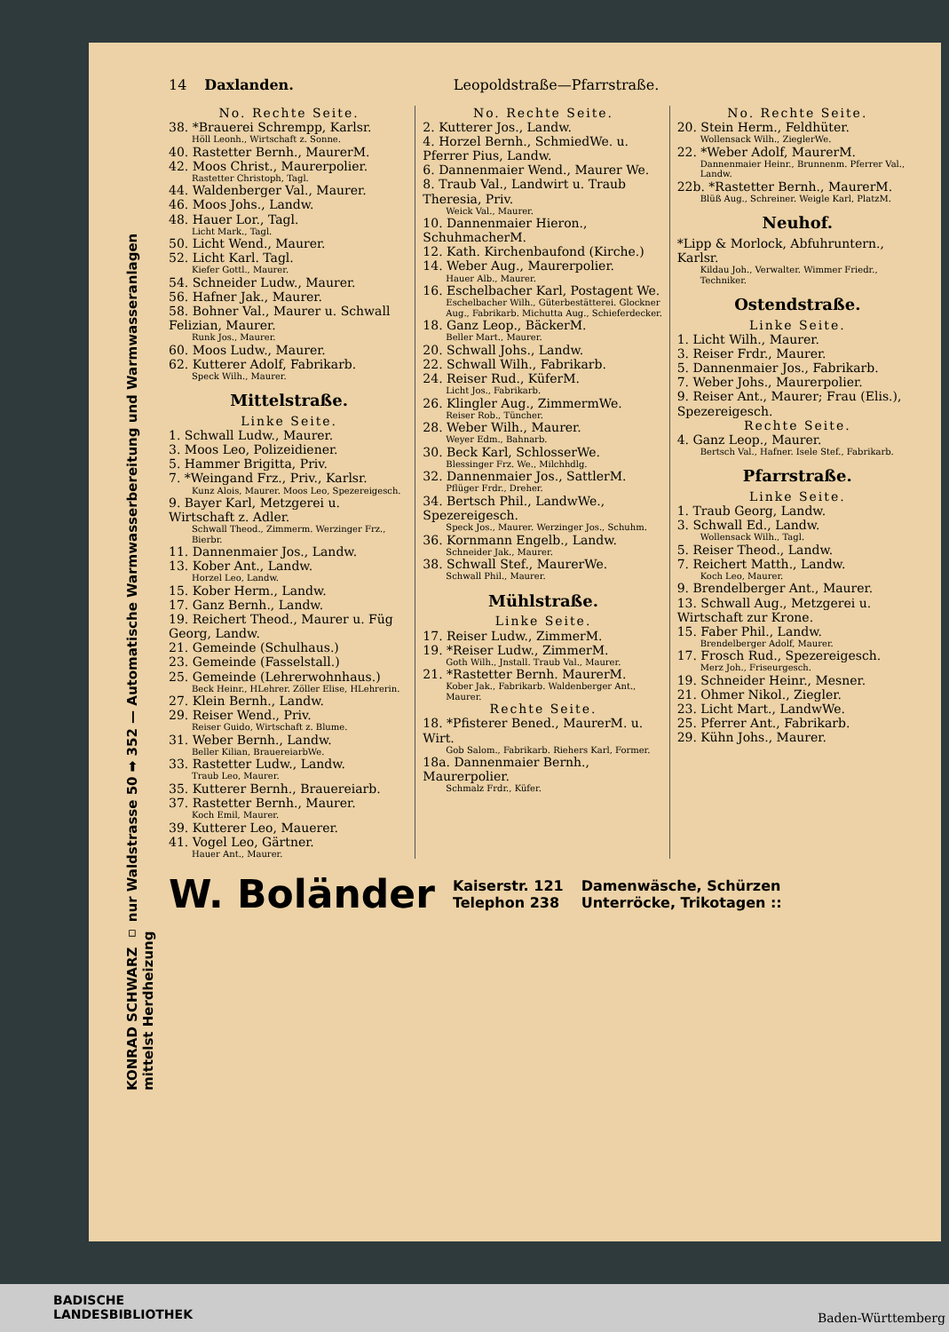KONRAD SCHWARZ ▫ nur Waldstrasse 50 ➡ 352 — Automatische Warmwasserbereitung und Warmwasseranlagen mittelst Herdheizung
14 Daxlanden. Leopoldstraße—Pfarrstraße.
No. Rechte Seite.
38. *Brauerei Schrempp, Karlsr.
Höll Leonh., Wirtschaft z. Sonne.
40. Rastetter Bernh., MaurerM.
42. Moos Christ., Maurerpolier.
Rastetter Christoph, Tagl.
44. Waldenberger Val., Maurer.
46. Moos Johs., Landw.
48. Hauer Lor., Tagl.
Licht Mark., Tagl.
50. Licht Wend., Maurer.
52. Licht Karl. Tagl.
Kiefer Gottl., Maurer.
54. Schneider Ludw., Maurer.
56. Hafner Jak., Maurer.
58. Bohner Val., Maurer u. Schwall Felizian, Maurer.
Runk Jos., Maurer.
60. Moos Ludw., Maurer.
62. Kutterer Adolf, Fabrikarb.
Speck Wilh., Maurer.
Mittelstraße.
Linke Seite.
1. Schwall Ludw., Maurer.
3. Moos Leo, Polizeidiener.
5. Hammer Brigitta, Priv.
7. *Weingand Frz., Priv., Karlsr.
Kunz Alois, Maurer. Moos Leo, Spezereigesch.
9. Bayer Karl, Metzgerei u. Wirtschaft z. Adler.
Schwall Theod., Zimmerm. Werzinger Frz., Bierbr.
11. Dannenmaier Jos., Landw.
13. Kober Ant., Landw.
Horzel Leo, Landw.
15. Kober Herm., Landw.
17. Ganz Bernh., Landw.
19. Reichert Theod., Maurer u. Füg Georg, Landw.
21. Gemeinde (Schulhaus.)
23. Gemeinde (Fasselstall.)
25. Gemeinde (Lehrerwohnhaus.)
Beck Heinr., HLehrer. Zöller Elise, HLehrerin.
27. Klein Bernh., Landw.
29. Reiser Wend., Priv.
Reiser Guido, Wirtschaft z. Blume.
31. Weber Bernh., Landw.
Beller Kilian, BrauereiarbWe.
33. Rastetter Ludw., Landw.
Traub Leo, Maurer.
35. Kutterer Bernh., Brauereiarb.
37. Rastetter Bernh., Maurer.
Koch Emil, Maurer.
39. Kutterer Leo, Mauerer.
41. Vogel Leo, Gärtner.
Hauer Ant., Maurer.
No. Rechte Seite.
2. Kutterer Jos., Landw.
4. Horzel Bernh., SchmiedWe. u. Pferrer Pius, Landw.
6. Dannenmaier Wend., Maurer We.
8. Traub Val., Landwirt u. Traub Theresia, Priv.
Weick Val., Maurer.
10. Dannenmaier Hieron., SchuhmacherM.
12. Kath. Kirchenbaufond (Kirche.)
14. Weber Aug., Maurerpolier.
Hauer Alb., Maurer.
16. Eschelbacher Karl, Postagent We.
Eschelbacher Wilh., Güterbestätterei. Glockner Aug., Fabrikarb. Michutta Aug., Schieferdecker.
18. Ganz Leop., BäckerM.
Beller Mart., Maurer.
20. Schwall Johs., Landw.
22. Schwall Wilh., Fabrikarb.
24. Reiser Rud., KüferM.
Licht Jos., Fabrikarb.
26. Klingler Aug., ZimmermWe.
Reiser Rob., Tüncher.
28. Weber Wilh., Maurer.
Weyer Edm., Bahnarb.
30. Beck Karl, SchlosserWe.
Blessinger Frz. We., Milchhdlg.
32. Dannenmaier Jos., SattlerM.
Pflüger Frdr., Dreher.
34. Bertsch Phil., LandwWe., Spezereigesch.
Speck Jos., Maurer. Werzinger Jos., Schuhm.
36. Kornmann Engelb., Landw.
Schneider Jak., Maurer.
38. Schwall Stef., MaurerWe.
Schwall Phil., Maurer.
Mühlstraße.
Linke Seite.
17. Reiser Ludw., ZimmerM.
19. *Reiser Ludw., ZimmerM.
Goth Wilh., Jnstall. Traub Val., Maurer.
21. *Rastetter Bernh. MaurerM.
Kober Jak., Fabrikarb. Waldenberger Ant., Maurer.
Rechte Seite.
18. *Pfisterer Bened., MaurerM. u. Wirt.
Gob Salom., Fabrikarb. Riehers Karl, Former.
18a. Dannenmaier Bernh., Maurerpolier.
Schmalz Frdr., Küfer.
No. Rechte Seite.
20. Stein Herm., Feldhüter.
Wollensack Wilh., ZieglerWe.
22. *Weber Adolf, MaurerM.
Dannenmaier Heinr., Brunnenm. Pferrer Val., Landw.
22b. *Rastetter Bernh., MaurerM.
Blüß Aug., Schreiner. Weigle Karl, PlatzM.
Neuhof.
*Lipp & Morlock, Abfuhruntern., Karlsr.
Kildau Joh., Verwalter. Wimmer Friedr., Techniker.
Ostendstraße.
Linke Seite.
1. Licht Wilh., Maurer.
3. Reiser Frdr., Maurer.
5. Dannenmaier Jos., Fabrikarb.
7. Weber Johs., Maurerpolier.
9. Reiser Ant., Maurer; Frau (Elis.), Spezereigesch.
Rechte Seite.
4. Ganz Leop., Maurer.
Bertsch Val., Hafner. Isele Stef., Fabrikarb.
Pfarrstraße.
Linke Seite.
1. Traub Georg, Landw.
3. Schwall Ed., Landw.
Wollensack Wilh., Tagl.
5. Reiser Theod., Landw.
7. Reichert Matth., Landw.
Koch Leo, Maurer.
9. Brendelberger Ant., Maurer.
13. Schwall Aug., Metzgerei u. Wirtschaft zur Krone.
15. Faber Phil., Landw.
Brendelberger Adolf, Maurer.
17. Frosch Rud., Spezereigesch.
Merz Joh., Friseurgesch.
19. Schneider Heinr., Mesner.
21. Ohmer Nikol., Ziegler.
23. Licht Mart., LandwWe.
25. Pferrer Ant., Fabrikarb.
29. Kühn Johs., Maurer.
W. Boländer Kaiserstr. 121
Telephon 238 Damenwäsche, Schürzen
Unterröcke, Trikotagen ::
BADISCHE
LANDESBIBLIOTHEK
Baden-Württemberg